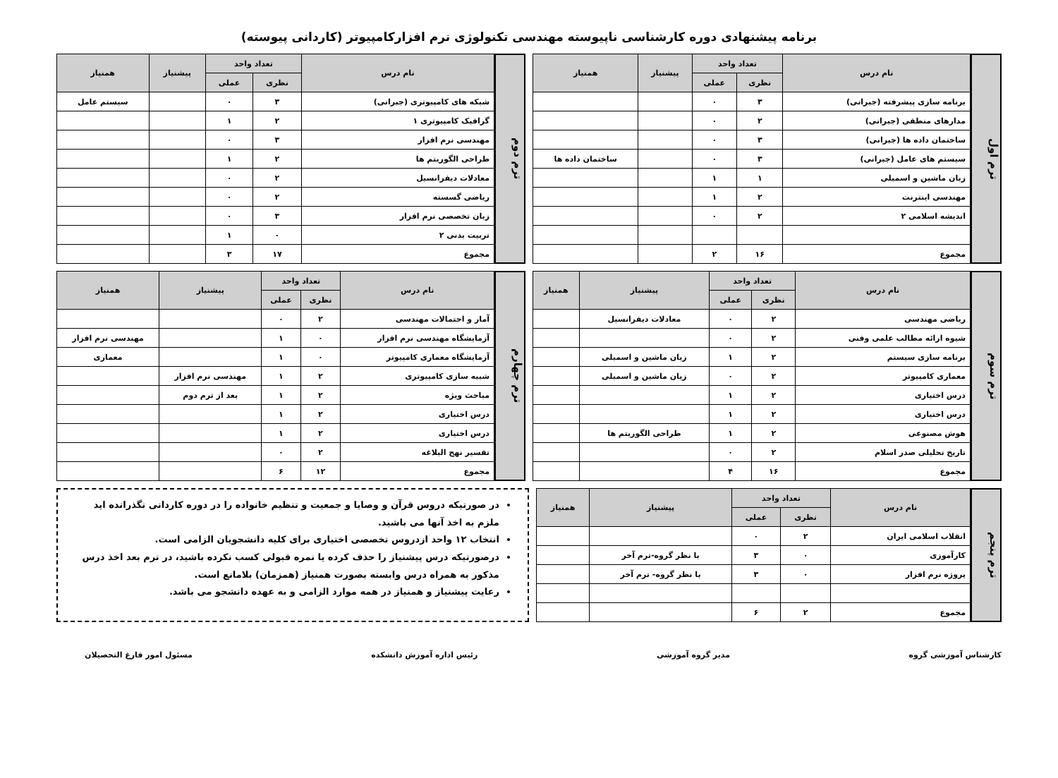برنامه پیشنهادی دوره کارشناسی ناپیوسته مهندسی تکنولوژی نرم افزارکامپیوتر (کاردانی پیوسته)
ترم اول
| نام درس | تعداد واحد | | پیشنیاز | همنیاز |
| --- | --- | --- | --- | --- |
| | نظری | عملی | | |
| برنامه سازی پیشرفته (جبرانی) | ۳ | ۰ | | |
| مدارهای منطقی (جبرانی) | ۲ | ۰ | | |
| ساختمان داده ها (جبرانی) | ۳ | ۰ | | |
| سیستم های عامل (جبرانی) | ۳ | ۰ | | ساختمان داده ها |
| زبان ماشین و اسمبلی | ۱ | ۱ | | |
| مهندسی اینترنت | ۲ | ۱ | | |
| اندیشه اسلامی ۲ | ۲ | ۰ | | |
| مجموع | ۱۶ | ۲ | | |
ترم دوم
| نام درس | تعداد واحد | | پیشنیاز | همنیاز |
| --- | --- | --- | --- | --- |
| | نظری | عملی | | |
| شبکه های کامپیوتری (جبرانی) | ۳ | ۰ | | سیستم عامل |
| گرافیک کامپیوتری ۱ | ۲ | ۱ | | |
| مهندسی نرم افزار | ۳ | ۰ | | |
| طراحی الگوریتم ها | ۲ | ۱ | | |
| معادلات دیفرانسیل | ۲ | ۰ | | |
| ریاضی گسسته | ۲ | ۰ | | |
| زبان تخصصی نرم افزار | ۳ | ۰ | | |
| تربیت بدنی ۲ | ۰ | ۱ | | |
| مجموع | ۱۷ | ۳ | | |
ترم سوم
| نام درس | تعداد واحد | | پیشنیاز | همنیاز |
| --- | --- | --- | --- | --- |
| | نظری | عملی | | |
| ریاضی مهندسی | ۲ | ۰ | معادلات دیفرانسیل | |
| شیوه ارائه مطالب علمی وفنی | ۲ | ۰ | | |
| برنامه سازی سیستم | ۲ | ۱ | زبان ماشین و اسمبلی | |
| معماری کامپیوتر | ۲ | ۰ | زبان ماشین و اسمبلی | |
| درس اختیاری | ۲ | ۱ | | |
| درس اختیاری | ۲ | ۱ | | |
| هوش مصنوعی | ۲ | ۱ | طراحی الگوریتم ها | |
| تاریخ تحلیلی صدر اسلام | ۲ | ۰ | | |
| مجموع | ۱۶ | ۴ | | |
ترم چهارم
| نام درس | تعداد واحد | | پیشنیاز | همنیاز |
| --- | --- | --- | --- | --- |
| | نظری | عملی | | |
| آمار و احتمالات مهندسی | ۲ | ۰ | | |
| آزمایشگاه مهندسی نرم افزار | ۰ | ۱ | | مهندسی نرم افزار |
| آزمایشگاه معماری کامپیوتر | ۰ | ۱ | | معماری |
| شبیه سازی کامپیوتری | ۲ | ۱ | مهندسی نرم افزار | |
| مباحث ویژه | ۲ | ۱ | بعد از ترم دوم | |
| درس اختیاری | ۲ | ۱ | | |
| درس اختیاری | ۲ | ۱ | | |
| تفسیر نهج البلاغه | ۲ | ۰ | | |
| مجموع | ۱۲ | ۶ | | |
ترم پنجم
| نام درس | تعداد واحد | | پیشنیاز | همنیاز |
| --- | --- | --- | --- | --- |
| | نظری | عملی | | |
| انقلاب اسلامی ایران | ۲ | ۰ | | |
| کارآموزی | ۰ | ۳ | با نظر گروه-ترم آخر | |
| پروژه نرم افزار | ۰ | ۳ | با نظر گروه- ترم آخر | |
| مجموع | ۲ | ۶ | | |
در صورتیکه دروس قرآن و وصایا و جمعیت و تنظیم خانواده را در دوره کاردانی نگذرانده اید ملزم به اخذ آنها می باشید.
انتخاب ۱۲ واحد ازدروس تخصصی اختیاری برای کلیه دانشجویان الزامی است.
درصورتیکه درس پیشنیاز را حذف کرده یا نمره قبولی کسب نکرده باشید، در ترم بعد اخذ درس مذکور به همراه درس وابسته بصورت همنیاز (همزمان) بلامانع است.
رعایت پیشنیاز و همنیاز در همه موارد الزامی و به عهده دانشجو می باشد.
کارشناس آموزشی گروه مدیر گروه آموزشی رئیس اداره آموزش دانشکده مسئول امور فارغ التحصیلان